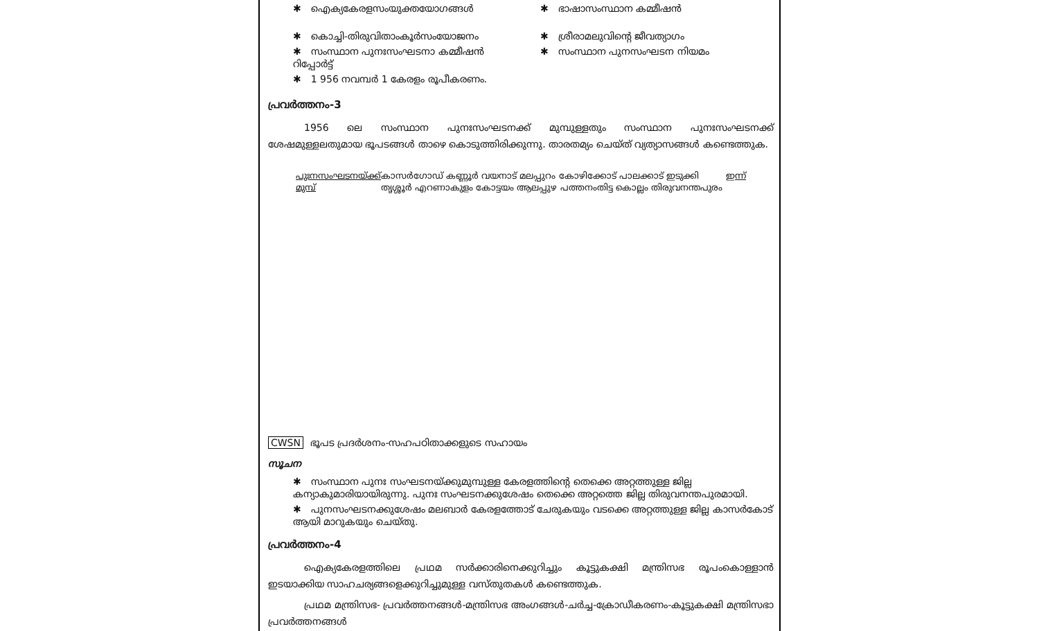✱ ഐക്യകേരളസംയുക്തയോഗങ്ങൾ
✱ കൊച്ചി-തിരുവിതാംകൂർസംയോജനം
✱ സംസ്ഥാന പുനഃസംഘടനാ കമ്മീഷൻ റിപ്പോർട്ട്
✱ 1 956 നവമ്പർ 1 കേരളം രൂപീകരണം.
✱ ഭാഷാസംസ്ഥാന കമ്മീഷൻ
✱ ശ്രീരാമലുവിന്റെ ജീവത്യാഗം
✱ സംസ്ഥാന പുനസംഘടന നിയമം
പ്രവർത്തനം-3
1956 ലെ സംസ്ഥാന പുനഃസംഘടനക്ക് മുമ്പുള്ളതും സംസ്ഥാന പുനഃസംഘടനക്ക് ശേഷമുള്ളലതുമായ ഭൂപടങ്ങൾ താഴെ കൊടുത്തിരിക്കുന്നു. താരതമ്യം ചെയ്ത് വ്യത്യാസങ്ങൾ കണ്ടെത്തുക.
പുഃനസംഘടനയ്ക്ക് മുമ്പ് കാസർഗോഡ് കണ്ണൂർ വയനാട് മലപ്പുറം കോഴിക്കോട് പാലക്കാട് ഇടുക്കി തൃശ്ശൂർ എറണാകുളം കോട്ടയം ആലപ്പുഴ പത്തനംതിട്ട കൊല്ലം തിരുവനന്തപുരം
ഇന്ന്
CWSN ഭൂപട പ്രദർശനം-സഹപഠിതാക്കളുടെ സഹായം
സൂചന
✱ സംസ്ഥാന പുനഃ സംഘടനയ്ക്കുമുമ്പുള്ള കേരളത്തിന്റെ തെക്കെ അറ്റത്തുള്ള ജില്ല കന്യാകുമാരിയായിരുന്നു. പുനഃ സംഘടനക്കുശേഷം തെക്കെ അറ്റത്തെ ജില്ല തിരുവനന്തപുരമായി.
✱ പുനസംഘടനക്കുശേഷം മലബാർ കേരളത്തോട് ചേരുകയും വടക്കെ അറ്റത്തുള്ള ജില്ല കാസർകോട് ആയി മാറുകയും ചെയ്തു.
പ്രവർത്തനം-4
ഐക്യകേരളത്തിലെ പ്രഥമ സർക്കാരിനെക്കുറിച്ചും കൂട്ടുകക്ഷി മന്ത്രിസഭ രൂപംകൊള്ളാൻ ഇടയാക്കിയ സാഹചര്യങ്ങളെക്കുറിച്ചുമുള്ള വസ്തുതകൾ കണ്ടെത്തുക.
പ്രഥമ മന്ത്രിസഭ- പ്രവർത്തനങ്ങൾ-മന്ത്രിസഭ അംഗങ്ങൾ-ചർച്ച-ക്രോഡീകരണം-കൂട്ടുകക്ഷി മന്ത്രിസഭാ പ്രവർത്തനങ്ങൾ